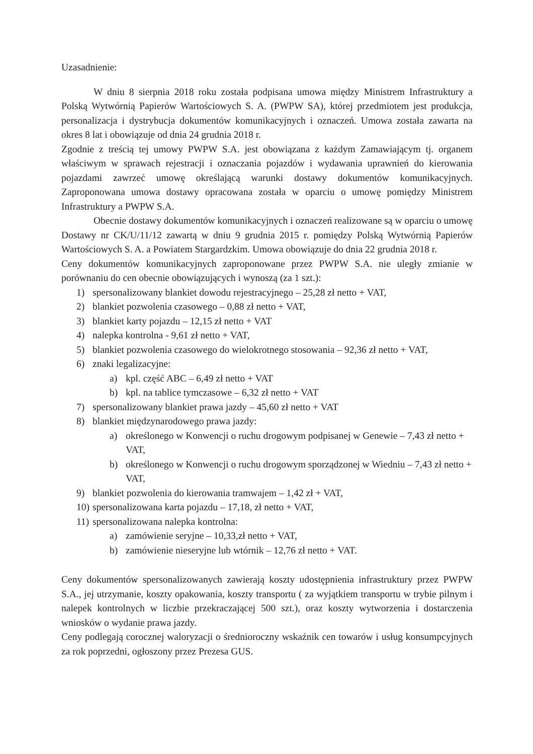Uzasadnienie:
W dniu 8 sierpnia 2018 roku została podpisana umowa między Ministrem Infrastruktury a Polską Wytwórnią Papierów Wartościowych S. A. (PWPW SA), której przedmiotem jest produkcja, personalizacja i dystrybucja dokumentów komunikacyjnych i oznaczeń. Umowa została zawarta na okres 8 lat i obowiązuje od dnia 24 grudnia 2018 r.
Zgodnie z treścią tej umowy PWPW S.A. jest obowiązana z każdym Zamawiającym tj. organem właściwym w sprawach rejestracji i oznaczania pojazdów i wydawania uprawnień do kierowania pojazdami zawrzeć umowę określającą warunki dostawy dokumentów komunikacyjnych. Zaproponowana umowa dostawy opracowana została w oparciu o umowę pomiędzy Ministrem Infrastruktury a PWPW S.A.
Obecnie dostawy dokumentów komunikacyjnych i oznaczeń realizowane są w oparciu o umowę Dostawy nr CK/U/11/12 zawartą w dniu 9 grudnia 2015 r. pomiędzy Polską Wytwórnią Papierów Wartościowych S. A. a Powiatem Stargardzkim. Umowa obowiązuje do dnia 22 grudnia 2018 r.
Ceny dokumentów komunikacyjnych zaproponowane przez PWPW S.A. nie uległy zmianie w porównaniu do cen obecnie obowiązujących i wynoszą (za 1 szt.):
1) spersonalizowany blankiet dowodu rejestracyjnego – 25,28 zł netto + VAT,
2) blankiet pozwolenia czasowego – 0,88 zł netto + VAT,
3) blankiet karty pojazdu – 12,15 zł netto + VAT
4) nalepka kontrolna - 9,61 zł netto + VAT,
5) blankiet pozwolenia czasowego do wielokrotnego stosowania – 92,36 zł netto + VAT,
6) znaki legalizacyjne:
a) kpl. część ABC – 6,49 zł netto + VAT
b) kpl. na tablice tymczasowe – 6,32 zł netto + VAT
7) spersonalizowany blankiet prawa jazdy – 45,60 zł netto + VAT
8) blankiet międzynarodowego prawa jazdy:
a) określonego w Konwencji o ruchu drogowym podpisanej w Genewie – 7,43 zł netto + VAT,
b) określonego w Konwencji o ruchu drogowym sporządzonej w Wiedniu – 7,43 zł netto + VAT,
9) blankiet pozwolenia do kierowania tramwajem – 1,42 zł + VAT,
10) spersonalizowana karta pojazdu – 17,18, zł netto + VAT,
11) spersonalizowana nalepka kontrolna:
a) zamówienie seryjne – 10,33,zł netto + VAT,
b) zamówienie nieseryjne lub wtórnik – 12,76 zł netto + VAT.
Ceny dokumentów spersonalizowanych zawierają koszty udostępnienia infrastruktury przez PWPW S.A., jej utrzymanie, koszty opakowania, koszty transportu ( za wyjątkiem transportu w trybie pilnym i nalepek kontrolnych w liczbie przekraczającej 500 szt.), oraz koszty wytworzenia i dostarczenia wniosków o wydanie prawa jazdy.
Ceny podlegają corocznej waloryzacji o średnioroczny wskaźnik cen towarów i usług konsumpcyjnych za rok poprzedni, ogłoszony przez Prezesa GUS.